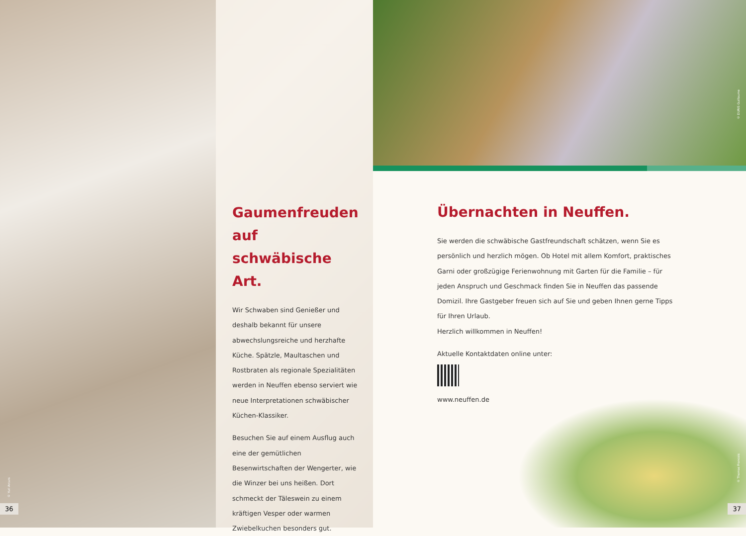Gaumenfreuden auf schwäbische Art.
Wir Schwaben sind Genießer und deshalb bekannt für unsere abwechslungsreiche und herzhafte Küche. Spätzle, Maultaschen und Rostbraten als regionale Spezialitäten werden in Neuffen ebenso serviert wie neue Interpretationen schwäbischer Küchen-Klassiker.
Besuchen Sie auf einem Ausflug auch eine der gemütlichen Besenwirtschaften der Wengerter, wie die Winzer bei uns heißen. Dort schmeckt der Täleswein zu einem kräftigen Vesper oder warmen Zwiebelkuchen besonders gut.
© Yuri Arcurs
36
© DURIS Guillaume
Übernachten in Neuffen.
Sie werden die schwäbische Gastfreundschaft schätzen, wenn Sie es persönlich und herzlich mögen. Ob Hotel mit allem Komfort, praktisches Garni oder großzügige Ferienwohnung mit Garten für die Familie – für jeden Anspruch und Geschmack finden Sie in Neuffen das passende Domizil. Ihre Gastgeber freuen sich auf Sie und geben Ihnen gerne Tipps für Ihren Urlaub.
Herzlich willkommen in Neuffen!
Aktuelle Kontaktdaten online unter:
www.neuffen.de
© Thomas Francois
37